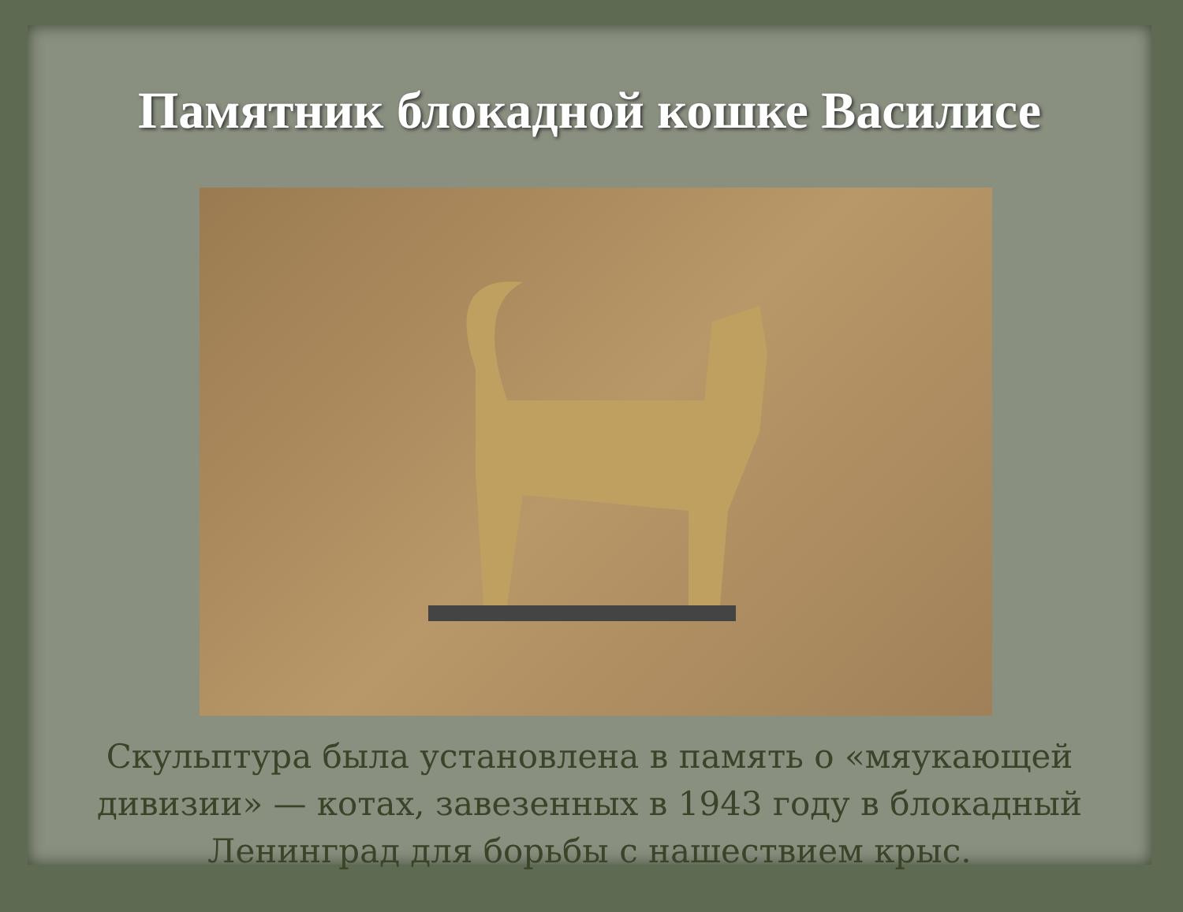Памятник блокадной кошке Василисе
Скульптура была установлена в память о «мяукающей дивизии» — котах, завезенных в 1943 году в блокадный Ленинград для борьбы с нашествием крыс.